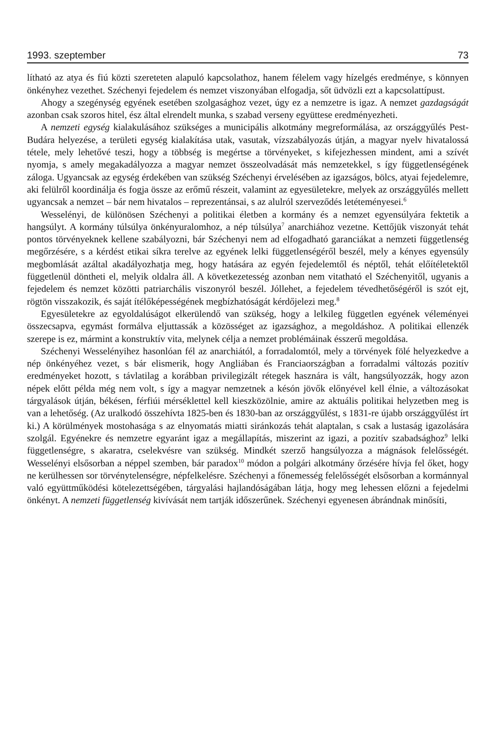1993. szeptember 73
lítható az atya és fiú közti szereteten alapuló kapcsolathoz, hanem félelem vagy hízelgés eredménye, s könnyen önkényhez vezethet. Széchenyi fejedelem és nemzet viszonyában elfogadja, sőt üdvözli ezt a kapcsolattípust.
Ahogy a szegénység egyének esetében szolgasághoz vezet, úgy ez a nemzetre is igaz. A nemzet gazdagságát azonban csak szoros hitel, ész által elrendelt munka, s szabad verseny együttese eredményezheti.
A nemzeti egység kialakulásához szükséges a municipális alkotmány megreformálása, az országgyűlés Pest-Budára helyezése, a területi egység kialakítása utak, vasutak, vízszabályozás útján, a magyar nyelv hivatalossá tétele, mely lehetővé teszi, hogy a többség is megértse a törvényeket, s kifejezhessen mindent, ami a szívét nyomja, s amely megakadályozza a magyar nemzet összeolvadását más nemzetekkel, s így függetlenségének záloga. Ugyancsak az egység érdekében van szükség Széchenyi érvelésében az igazságos, bölcs, atyai fejedelemre, aki felülről koordinálja és fogja össze az erőmű részeit, valamint az egyesületekre, melyek az országgyűlés mellett ugyancsak a nemzet – bár nem hivatalos – reprezentánsai, s az alulról szerveződés letéteményesei.<sup>6</sup>
Wesselényi, de különösen Széchenyi a politikai életben a kormány és a nemzet egyensúlyára fektetik a hangsúlyt. A kormány túlsúlya önkényuralomhoz, a nép túlsúlya<sup>7</sup> anarchiához vezetne. Kettőjük viszonyát tehát pontos törvényeknek kellene szabályozni, bár Széchenyi nem ad elfogadható garanciákat a nemzeti függetlenség megőrzésére, s a kérdést etikai síkra terelve az egyének lelki függetlenségéről beszél, mely a kényes egyensúly megbomlását azáltal akadályozhatja meg, hogy hatására az egyén fejedelemtől és néptől, tehát előítéletektől függetlenül döntheti el, melyik oldalra áll. A következetesség azonban nem vitatható el Széchenyitől, ugyanis a fejedelem és nemzet közötti patriarchális viszonyról beszél. Jóllehet, a fejedelem tévedhetőségéről is szót ejt, rögtön visszakozik, és saját ítélőképességének megbízhatóságát kérdőjelezi meg.<sup>8</sup>
Egyesületekre az egyoldalúságot elkerülendő van szükség, hogy a lelkileg független egyének véleményei összecsapva, egymást formálva eljuttassák a közösséget az igazsághoz, a megoldáshoz. A politikai ellenzék szerepe is ez, mármint a konstruktív vita, melynek célja a nemzet problémáinak ésszerű megoldása.
Széchenyi Wesselényihez hasonlóan fél az anarchiától, a forradalomtól, mely a törvények fölé helyezkedve a nép önkényéhez vezet, s bár elismerik, hogy Angliában és Franciaországban a forradalmi változás pozitív eredményeket hozott, s távlatilag a korábban privilegizált rétegek hasznára is vált, hangsúlyozzák, hogy azon népek előtt példa még nem volt, s így a magyar nemzetnek a késón jövők előnyével kell élnie, a változásokat tárgyalások útján, békésen, férfiúi mérséklettel kell kieszközölnie, amire az aktuális politikai helyzetben meg is van a lehetőség. (Az uralkodó összehívta 1825-ben és 1830-ban az országgyűlést, s 1831-re újabb országgyűlést írt ki.) A körülmények mostohasága s az elnyomatás miatti siránkozás tehát alaptalan, s csak a lustaság igazolására szolgál. Egyénekre és nemzetre egyaránt igaz a megállapítás, miszerint az igazi, a pozitív szabadsághoz<sup>9</sup> lelki függetlenségre, s akaratra, cselekvésre van szükség. Mindkét szerző hangsúlyozza a mágnások felelősségét. Wesselényi elsősorban a néppel szemben, bár paradox<sup>10</sup> módon a polgári alkotmány őrzésére hívja fel őket, hogy ne kerülhessen sor törvénytelenségre, népfelkelésre. Széchenyi a főnemesség felelősségét elsősorban a kormánnyal való együttműködési kötelezettségében, tárgyalási hajlandóságában látja, hogy meg lehessen előzni a fejedelmi önkényt. A nemzeti függetlenség kivívását nem tartják időszerűnek. Széchenyi egyenesen ábrándnak minősíti,